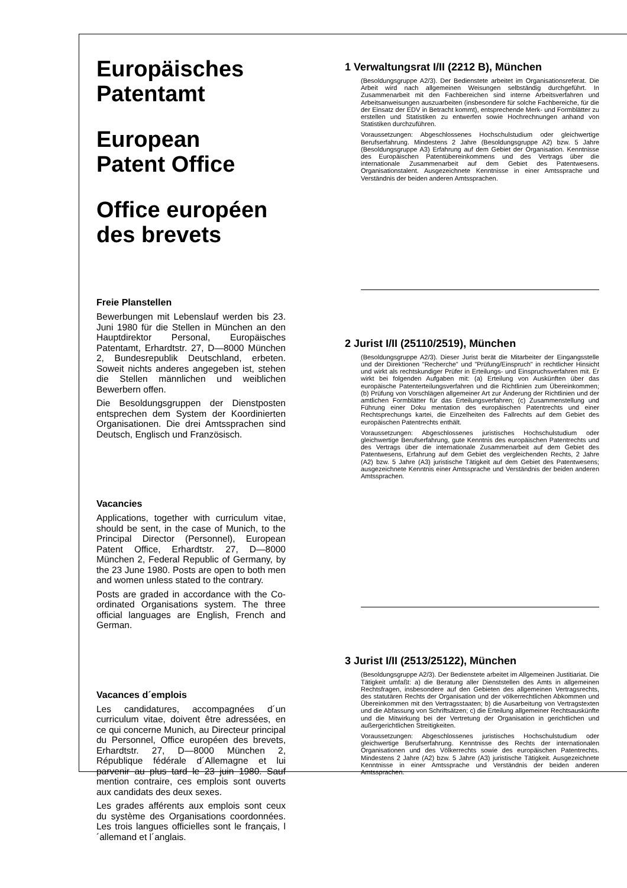Europäisches
Patentamt
European
Patent Office
Office européen
des brevets
Freie Planstellen
Bewerbungen mit Lebenslauf werden bis 23. Juni 1980 für die Stellen in München an den Hauptdirektor Personal, Europäisches Patentamt, Erhardtstr. 27, D—8000 München 2, Bundesrepublik Deutschland, erbeten. Soweit nichts anderes angegeben ist, stehen die Stellen männlichen und weiblichen Bewerbern offen.
Die Besoldungsgruppen der Dienstposten entsprechen dem System der Koordinierten Organisationen. Die drei Amtssprachen sind Deutsch, Englisch und Französisch.
Vacancies
Applications, together with curriculum vitae, should be sent, in the case of Munich, to the Principal Director (Personnel), European Patent Office, Erhardtstr. 27, D—8000 München 2, Federal Republic of Germany, by the 23 June 1980. Posts are open to both men and women unless stated to the contrary.
Posts are graded in accordance with the Co-ordinated Organisations system. The three official languages are English, French and German.
Vacances d´emplois
Les candidatures, accompagnées d´un curriculum vitae, doivent être adressées, en ce qui concerne Munich, au Directeur principal du Personnel, Office européen des brevets, Erhardtstr. 27, D—8000 München 2, République fédérale d´Allemagne et lui parvenir au plus tard le 23 juin 1980. Sauf mention contraire, ces emplois sont ouverts aux candidats des deux sexes.
Les grades afférents aux emplois sont ceux du système des Organisations coordonnées. Les trois langues officielles sont le français, l´allemand et l´anglais.
1 Verwaltungsrat I/II (2212 B), München
(Besoldungsgruppe A2/3). Der Bedienstete arbeitet im Organisationsreferat. Die Arbeit wird nach allgemeinen Weisungen selbständig durchgeführt. In Zusammenarbeit mit den Fachbereichen sind interne Arbeitsverfahren und Arbeitsanweisungen auszuarbeiten (insbesondere für solche Fachbereiche, für die der Einsatz der EDV in Betracht kommt), entsprechende Merk- und Formblätter zu erstellen und Statistiken zu entwerfen sowie Hochrechnungen anhand von Statistiken durchzuführen.
Voraussetzungen: Abgeschlossenes Hochschulstudium oder gleichwertige Berufserfahrung. Mindestens 2 Jahre (Besoldungsgruppe A2) bzw. 5 Jahre (Besoldungsgruppe A3) Erfahrung auf dem Gebiet der Organisation. Kenntnisse des Europäischen Patentübereinkommens und des Vertrags über die internationale Zusammenarbeit auf dem Gebiet des Patentwesens. Organisationstalent. Ausgezeichnete Kenntnisse in einer Amtssprache und Verständnis der beiden anderen Amtssprachen.
2 Jurist I/II (25110/2519), München
(Besoldungsgruppe A2/3). Dieser Jurist berät die Mitarbeiter der Eingangsstelle und der Direktionen "Recherche" und "Prüfung/Einspruch" in rechtlicher Hinsicht und wirkt als rechtskundiger Prüfer in Erteilungs- und Einspruchsverfahren mit. Er wirkt bei folgenden Aufgaben mit: (a) Erteilung von Auskünften über das europäische Patenterteilungsverfahren und die Richtlinien zum Übereinkommen; (b) Prüfung von Vorschlägen allgemeiner Art zur Änderung der Richtlinien und der amtlichen Formblätter für das Erteilungsverfahren; (c) Zusammenstellung und Führung einer Doku mentation des europäischen Patentrechts und einer Rechtsprechungs kartei, die Einzelheiten des Fallrechts auf dem Gebiet des europäischen Patentrechts enthält.
Voraussetzungen: Abgeschlossenes juristisches Hochschulstudium oder gleichwertige Berufserfahrung, gute Kenntnis des europäischen Patentrechts und des Vertrags über die internationale Zusammenarbeit auf dem Gebiet des Patentwesens, Erfahrung auf dem Gebiet des vergleichenden Rechts, 2 Jahre (A2) bzw. 5 Jahre (A3) juristische Tätigkeit auf dem Gebiet des Patentwesens; ausgezeichnete Kenntnis einer Amtssprache und Verständnis der beiden anderen Amtssprachen.
3 Jurist I/II (2513/25122), München
(Besoldungsgruppe A2/3). Der Bedienstete arbeitet im Allgemeinen Justitiariat. Die Tätigkeit umfaßt: a) die Beratung aller Dienststellen des Amts in allgemeinen Rechtsfragen, insbesondere auf den Gebieten des allgemeinen Vertragsrechts, des statutären Rechts der Organisation und der völkerrechtlichen Abkommen und Übereinkommen mit den Vertragsstaaten; b) die Ausarbeitung von Vertragstexten und die Abfassung von Schriftsätzen; c) die Erteilung allgemeiner Rechtsauskünfte und die Mitwirkung bei der Vertretung der Organisation in gerichtlichen und außergerichtlichen Streitigkeiten.
Voraussetzungen: Abgeschlossenes juristisches Hochschulstudium oder gleichwertige Berufserfahrung. Kenntnisse des Rechts der internationalen Organisationen und des Völkerrechts sowie des europäischen Patentrechts. Mindestens 2 Jahre (A2) bzw. 5 Jahre (A3) juristische Tätigkeit. Ausgezeichnete Kenntnisse in einer Amtssprache und Verständnis der beiden anderen Amtssprachen.